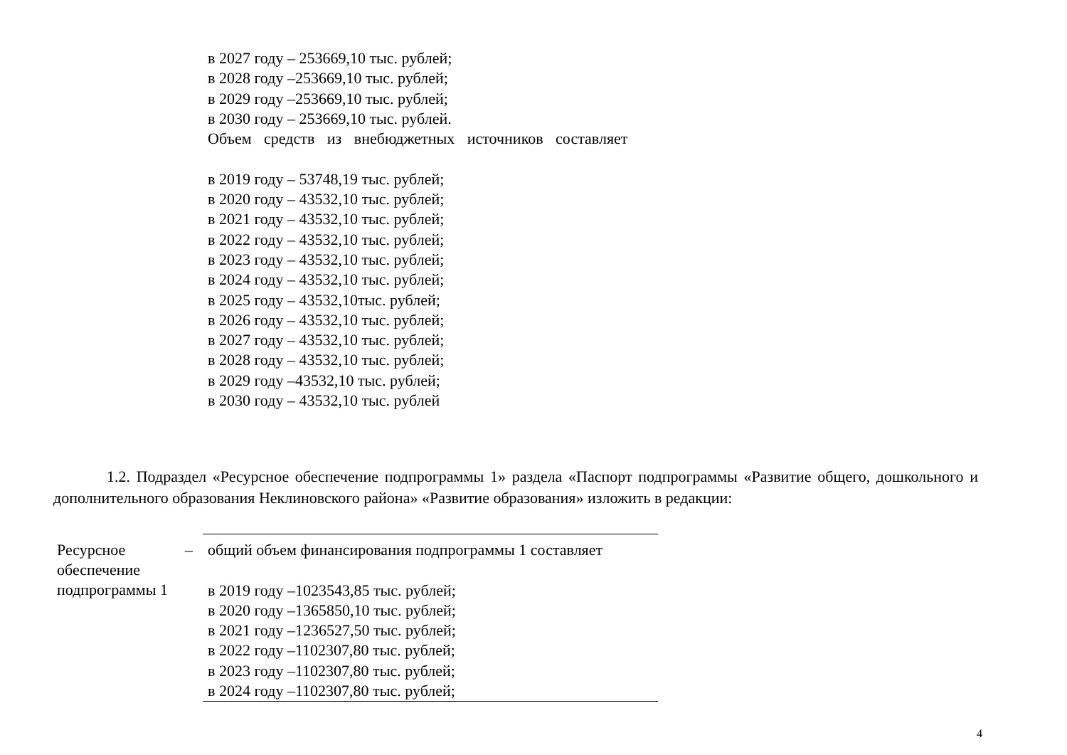в 2027 году – 253669,10 тыс. рублей;
в 2028 году –253669,10 тыс. рублей;
в 2029 году –253669,10 тыс. рублей;
в 2030 году – 253669,10 тыс. рублей.
Объем средств из внебюджетных источников составляет
в 2019 году – 53748,19 тыс. рублей;
в 2020 году – 43532,10 тыс. рублей;
в 2021 году – 43532,10 тыс. рублей;
в 2022 году – 43532,10 тыс. рублей;
в 2023 году – 43532,10 тыс. рублей;
в 2024 году – 43532,10 тыс. рублей;
в 2025 году – 43532,10тыс. рублей;
в 2026 году – 43532,10 тыс. рублей;
в 2027 году – 43532,10 тыс. рублей;
в 2028 году – 43532,10 тыс. рублей;
в 2029 году –43532,10 тыс. рублей;
в 2030 году – 43532,10 тыс. рублей
1.2. Подраздел «Ресурсное обеспечение подпрограммы 1» раздела «Паспорт подпрограммы «Развитие общего, дошкольного и дополнительного образования Неклиновского района» «Развитие образования» изложить в редакции:
| Ресурсное обеспечение подпрограммы 1 | – | общий объем финансирования подпрограммы 1 составляет в 2019 году –1023543,85 тыс. рублей; в 2020 году –1365850,10 тыс. рублей; в 2021 году –1236527,50 тыс. рублей; в 2022 году –1102307,80 тыс. рублей; в 2023 году –1102307,80 тыс. рублей; в 2024 году –1102307,80 тыс. рублей; |
4